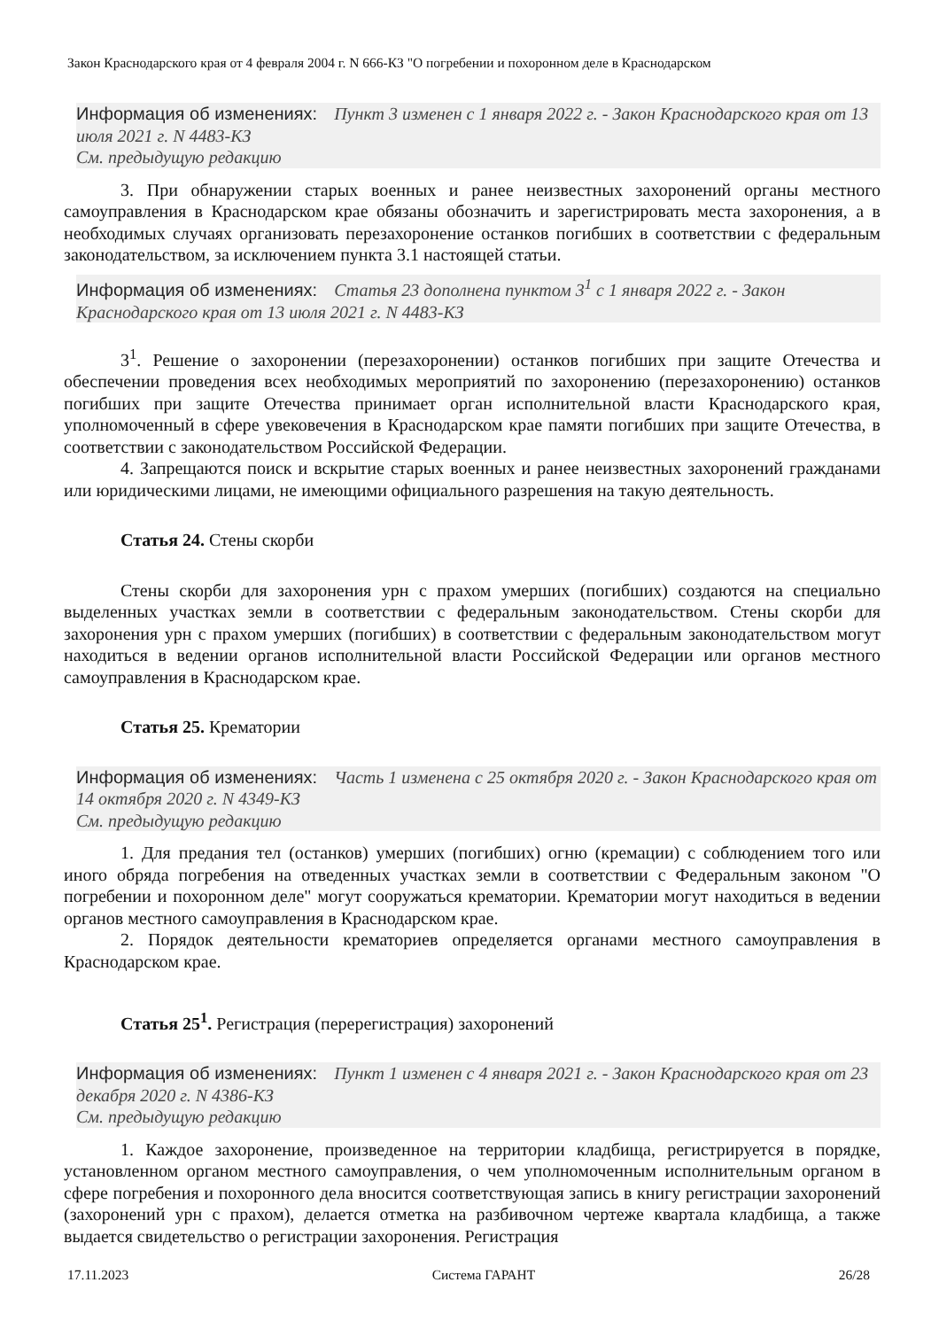Закон Краснодарского края от 4 февраля 2004 г. N 666-КЗ "О погребении и похоронном деле в Краснодарском
Информация об изменениях: Пункт 3 изменен с 1 января 2022 г. - Закон Краснодарского края от 13 июля 2021 г. N 4483-КЗ
См. предыдущую редакцию
3. При обнаружении старых военных и ранее неизвестных захоронений органы местного самоуправления в Краснодарском крае обязаны обозначить и зарегистрировать места захоронения, а в необходимых случаях организовать перезахоронение останков погибших в соответствии с федеральным законодательством, за исключением пункта 3.1 настоящей статьи.
Информация об изменениях: Статья 23 дополнена пунктом 3<sup>1</sup> с 1 января 2022 г. - Закон Краснодарского края от 13 июля 2021 г. N 4483-КЗ
3<sup>1</sup>. Решение о захоронении (перезахоронении) останков погибших при защите Отечества и обеспечении проведения всех необходимых мероприятий по захоронению (перезахоронению) останков погибших при защите Отечества принимает орган исполнительной власти Краснодарского края, уполномоченный в сфере увековечения в Краснодарском крае памяти погибших при защите Отечества, в соответствии с законодательством Российской Федерации.
4. Запрещаются поиск и вскрытие старых военных и ранее неизвестных захоронений гражданами или юридическими лицами, не имеющими официального разрешения на такую деятельность.
Статья 24. Стены скорби
Стены скорби для захоронения урн с прахом умерших (погибших) создаются на специально выделенных участках земли в соответствии с федеральным законодательством. Стены скорби для захоронения урн с прахом умерших (погибших) в соответствии с федеральным законодательством могут находиться в ведении органов исполнительной власти Российской Федерации или органов местного самоуправления в Краснодарском крае.
Статья 25. Крематории
Информация об изменениях: Часть 1 изменена с 25 октября 2020 г. - Закон Краснодарского края от 14 октября 2020 г. N 4349-КЗ
См. предыдущую редакцию
1. Для предания тел (останков) умерших (погибших) огню (кремации) с соблюдением того или иного обряда погребения на отведенных участках земли в соответствии с Федеральным законом "О погребении и похоронном деле" могут сооружаться крематории. Крематории могут находиться в ведении органов местного самоуправления в Краснодарском крае.
2. Порядок деятельности крематориев определяется органами местного самоуправления в Краснодарском крае.
Статья 25<sup>1</sup>. Регистрация (перерегистрация) захоронений
Информация об изменениях: Пункт 1 изменен с 4 января 2021 г. - Закон Краснодарского края от 23 декабря 2020 г. N 4386-КЗ
См. предыдущую редакцию
1. Каждое захоронение, произведенное на территории кладбища, регистрируется в порядке, установленном органом местного самоуправления, о чем уполномоченным исполнительным органом в сфере погребения и похоронного дела вносится соответствующая запись в книгу регистрации захоронений (захоронений урн с прахом), делается отметка на разбивочном чертеже квартала кладбища, а также выдается свидетельство о регистрации захоронения. Регистрация
17.11.2023 Система ГАРАНТ 26/28